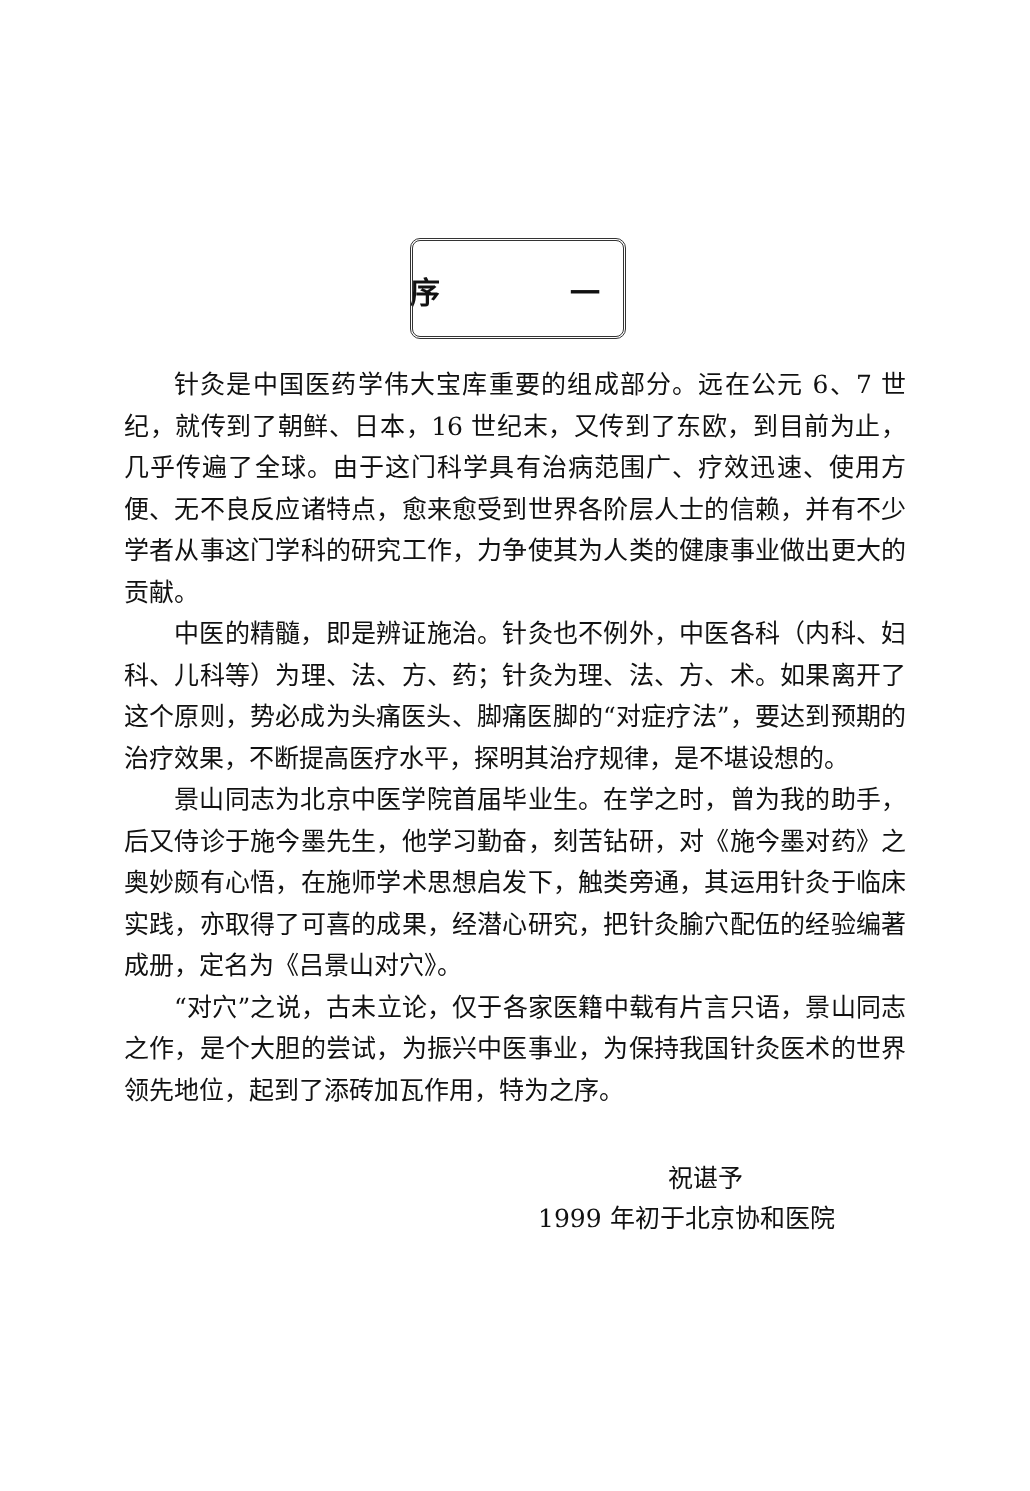序 一
针灸是中国医药学伟大宝库重要的组成部分。远在公元 6、7 世纪，就传到了朝鲜、日本，16 世纪末，又传到了东欧，到目前为止，几乎传遍了全球。由于这门科学具有治病范围广、疗效迅速、使用方便、无不良反应诸特点，愈来愈受到世界各阶层人士的信赖，并有不少学者从事这门学科的研究工作，力争使其为人类的健康事业做出更大的贡献。
中医的精髓，即是辨证施治。针灸也不例外，中医各科（内科、妇科、儿科等）为理、法、方、药；针灸为理、法、方、术。如果离开了这个原则，势必成为头痛医头、脚痛医脚的“对症疗法”，要达到预期的治疗效果，不断提高医疗水平，探明其治疗规律，是不堪设想的。
景山同志为北京中医学院首届毕业生。在学之时，曾为我的助手，后又侍诊于施今墨先生，他学习勤奋，刻苦钻研，对《施今墨对药》之奥妙颇有心悟，在施师学术思想启发下，触类旁通，其运用针灸于临床实践，亦取得了可喜的成果，经潜心研究，把针灸腧穴配伍的经验编著成册，定名为《吕景山对穴》。
“对穴”之说，古未立论，仅于各家医籍中载有片言只语，景山同志之作，是个大胆的尝试，为振兴中医事业，为保持我国针灸医术的世界领先地位，起到了添砖加瓦作用，特为之序。
祝谌予
1999 年初于北京协和医院